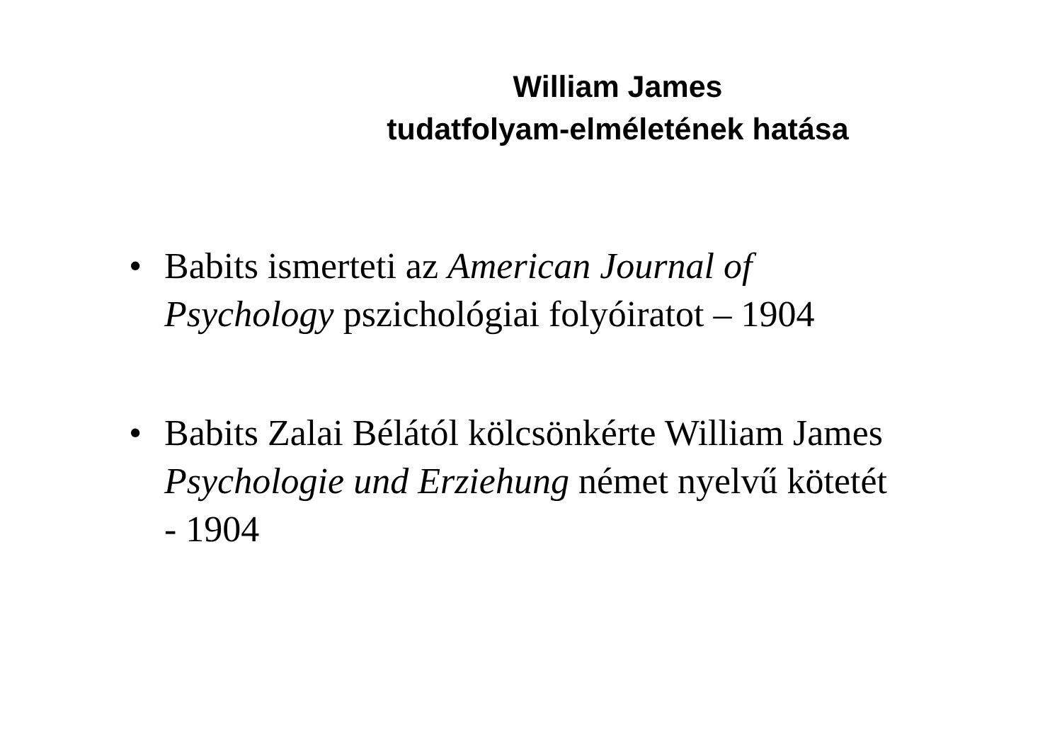William James
tudatfolyam-elméletének hatása
• Babits ismerteti az American Journal of Psychology pszichológiai folyóiratot – 1904
• Babits Zalai Bélától kölcsönkérte William James Psychologie und Erziehung német nyelvű kötetét - 1904